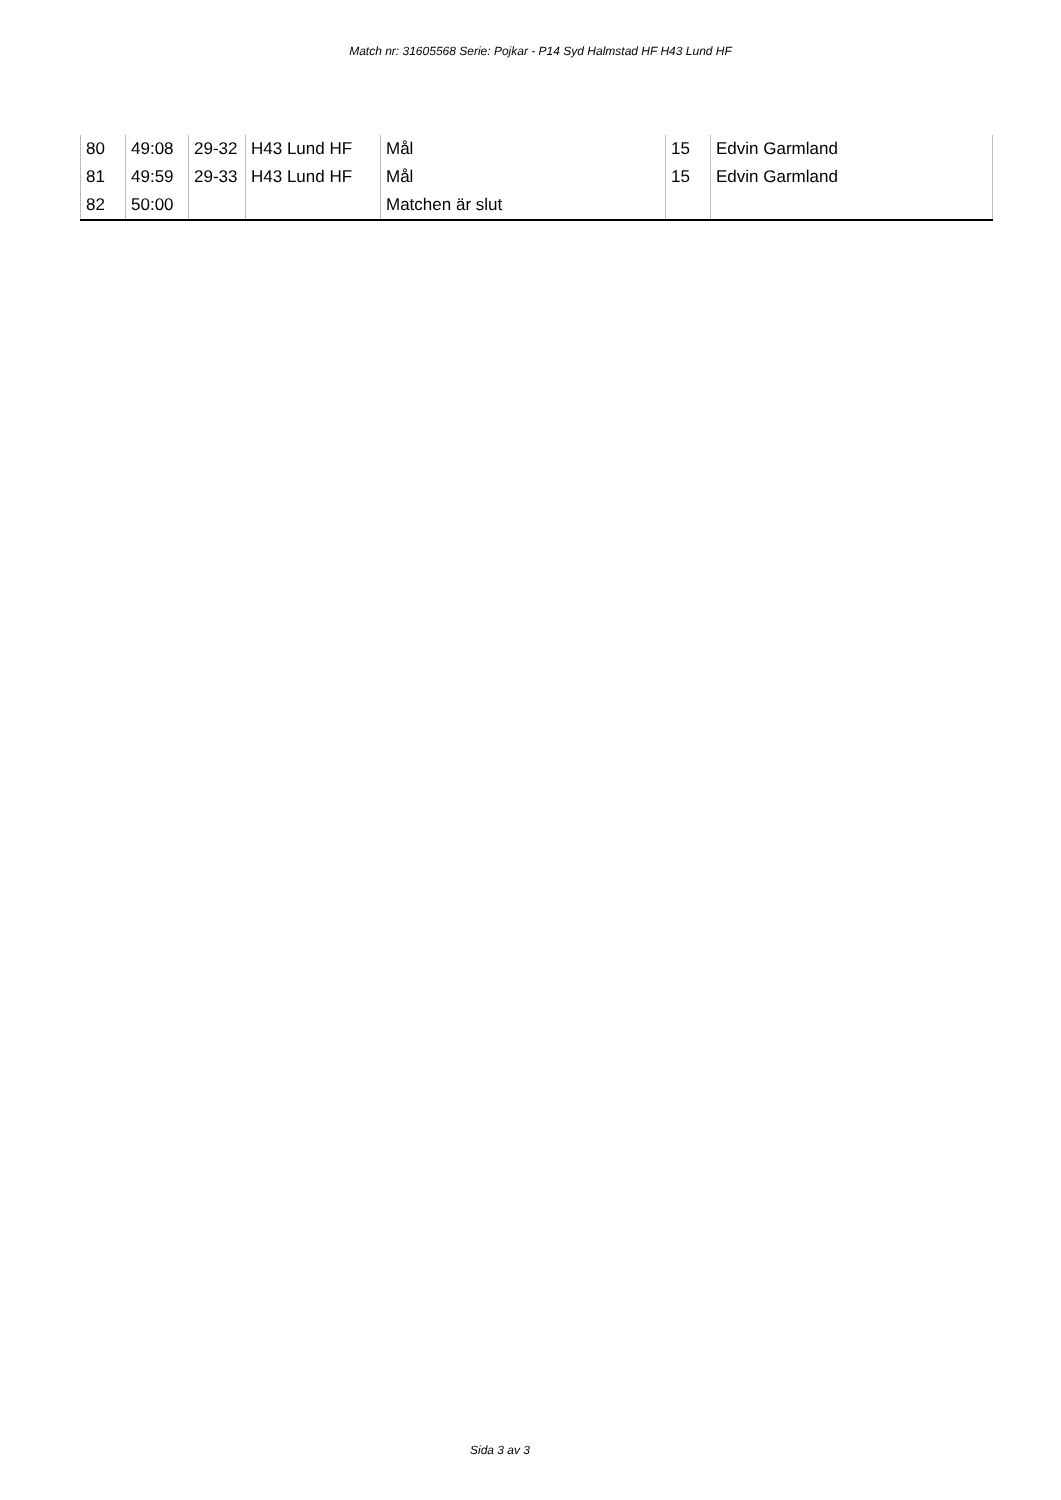Match nr: 31605568 Serie: Pojkar - P14 Syd Halmstad HF H43 Lund HF
| 80 | 49:08 | 29-32 | H43 Lund HF | Mål | 15 | Edvin Garmland |
| 81 | 49:59 | 29-33 | H43 Lund HF | Mål | 15 | Edvin Garmland |
| 82 | 50:00 | | | Matchen är slut | | |
Sida 3 av 3